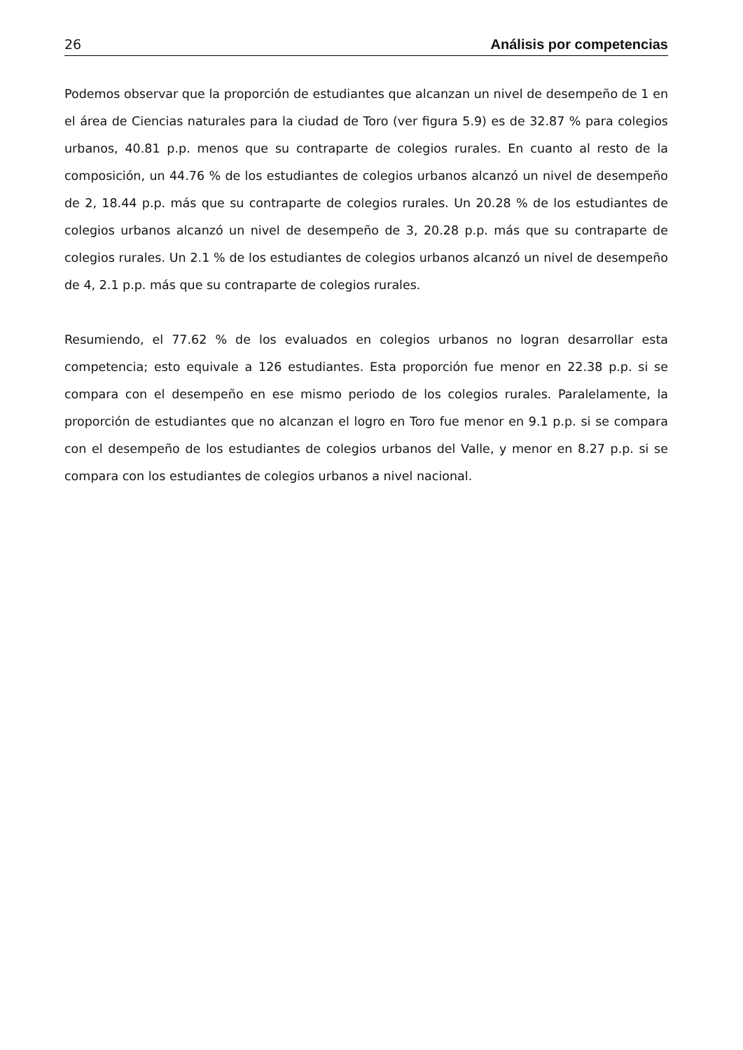26 Análisis por competencias
Podemos observar que la proporción de estudiantes que alcanzan un nivel de desempeño de 1 en el área de Ciencias naturales para la ciudad de Toro (ver figura 5.9) es de 32.87 % para colegios urbanos, 40.81 p.p. menos que su contraparte de colegios rurales. En cuanto al resto de la composición, un 44.76 % de los estudiantes de colegios urbanos alcanzó un nivel de desempeño de 2, 18.44 p.p. más que su contraparte de colegios rurales. Un 20.28 % de los estudiantes de colegios urbanos alcanzó un nivel de desempeño de 3, 20.28 p.p. más que su contraparte de colegios rurales. Un 2.1 % de los estudiantes de colegios urbanos alcanzó un nivel de desempeño de 4, 2.1 p.p. más que su contraparte de colegios rurales.
Resumiendo, el 77.62 % de los evaluados en colegios urbanos no logran desarrollar esta competencia; esto equivale a 126 estudiantes. Esta proporción fue menor en 22.38 p.p. si se compara con el desempeño en ese mismo periodo de los colegios rurales. Paralelamente, la proporción de estudiantes que no alcanzan el logro en Toro fue menor en 9.1 p.p. si se compara con el desempeño de los estudiantes de colegios urbanos del Valle, y menor en 8.27 p.p. si se compara con los estudiantes de colegios urbanos a nivel nacional.